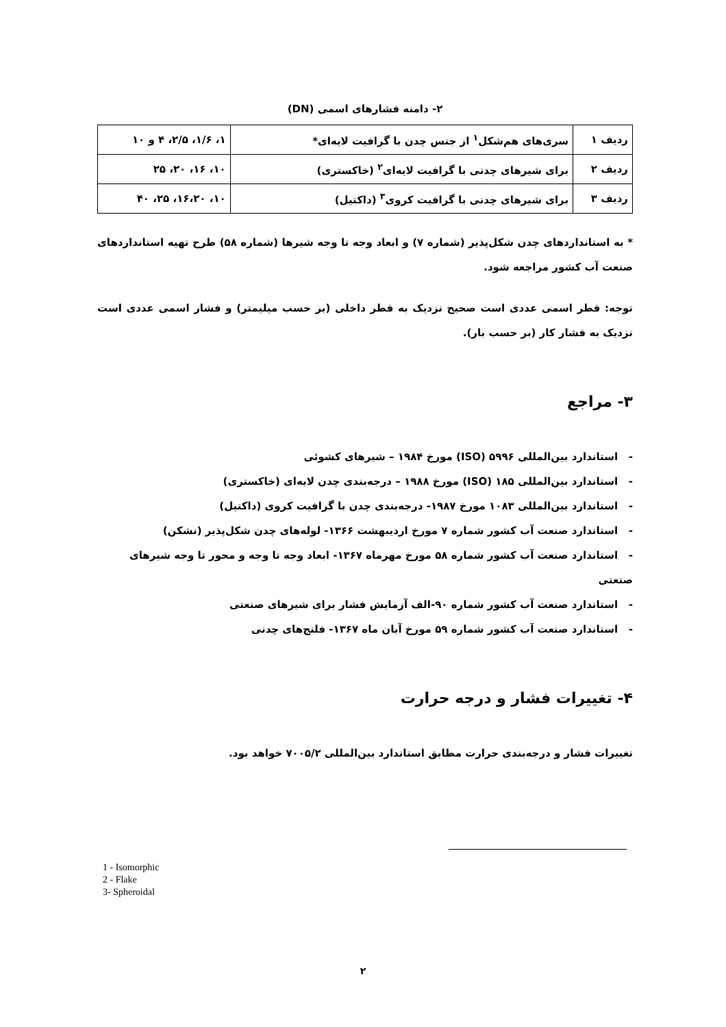۲- دامنه فشارهای اسمی (DN)
| ردیف ۱ | سری‌های هم‌شکل<sup>۱</sup> از جنس چدن با گرافیت لایه‌ای* | ۱، ۱/۶، ۲/۵، ۴ و ۱۰ |
| ردیف ۲ | برای شیرهای چدنی با گرافیت لایه‌ای<sup>۲</sup> (خاکستری) | ۱۰، ۱۶، ۲۰، ۲۵ |
| ردیف ۳ | برای شیرهای چدنی با گرافیت کروی<sup>۳</sup> (داکتیل) | ۱۰، ۱۶،۲۰، ۲۵، ۴۰ |
* به استانداردهای چدن شکل‌پذیر (شماره ۷) و ابعاد وجه تا وجه شیرها (شماره ۵۸) طرح تهیه استانداردهای صنعت آب کشور مراجعه شود.
توجه: قطر اسمی عددی است صحیح نزدیک به قطر داخلی (بر حسب میلیمتر) و فشار اسمی عددی است نزدیک به فشار کار (بر حسب بار).
۳- مراجع
- استاندارد بین‌المللی ۵۹۹۶ (ISO) مورخ ۱۹۸۴ – شیرهای کشوئی
- استاندارد بین‌المللی ۱۸۵ (ISO) مورخ ۱۹۸۸ – درجه‌بندی چدن لایه‌ای (خاکستری)
- استاندارد بین‌المللی ۱۰۸۳ مورخ ۱۹۸۷- درجه‌بندی چدن با گرافیت کروی (داکتیل)
- استاندارد صنعت آب کشور شماره ۷ مورخ اردیبهشت ۱۳۶۶- لوله‌های چدن شکل‌پذیر (نشکن)
- استاندارد صنعت آب کشور شماره ۵۸ مورخ مهرماه ۱۳۶۷- ابعاد وجه تا وجه و محور تا وجه شیرهای صنعتی
- استاندارد صنعت آب کشور شماره ۹۰-الف آزمایش فشار برای شیرهای صنعتی
- استاندارد صنعت آب کشور شماره ۵۹ مورخ آبان ماه ۱۳۶۷- فلنج‌های چدنی
۴- تغییرات فشار و درجه حرارت
تغییرات فشار و درجه‌بندی حرارت مطابق استاندارد بین‌المللی ۷۰۰۵/۲ خواهد بود.
1 - Isomorphic
2 - Flake
3- Spheroidal
۲